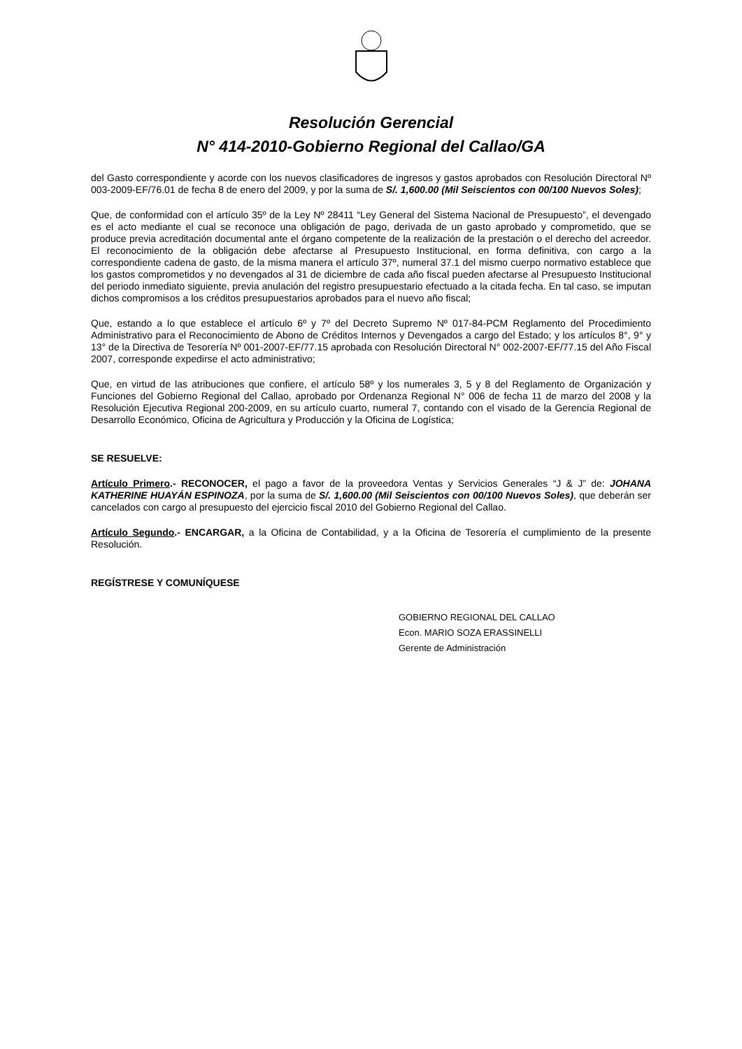Resolución Gerencial
N° 414-2010-Gobierno Regional del Callao/GA
del Gasto correspondiente y acorde con los nuevos clasificadores de ingresos y gastos aprobados con Resolución Directoral Nº 003-2009-EF/76.01 de fecha 8 de enero del 2009, y por la suma de S/. 1,600.00 (Mil Seiscientos con 00/100 Nuevos Soles);
Que, de conformidad con el artículo 35º de la Ley Nº 28411 “Ley General del Sistema Nacional de Presupuesto”, el devengado es el acto mediante el cual se reconoce una obligación de pago, derivada de un gasto aprobado y comprometido, que se produce previa acreditación documental ante el órgano competente de la realización de la prestación o el derecho del acreedor. El reconocimiento de la obligación debe afectarse al Presupuesto Institucional, en forma definitiva, con cargo a la correspondiente cadena de gasto, de la misma manera el artículo 37º, numeral 37.1 del mismo cuerpo normativo establece que los gastos comprometidos y no devengados al 31 de diciembre de cada año fiscal pueden afectarse al Presupuesto Institucional del periodo inmediato siguiente, previa anulación del registro presupuestario efectuado a la citada fecha. En tal caso, se imputan dichos compromisos a los créditos presupuestarios aprobados para el nuevo año fiscal;
Que, estando a lo que establece el artículo 6º y 7º del Decreto Supremo Nº 017-84-PCM Reglamento del Procedimiento Administrativo para el Reconocimiento de Abono de Créditos Internos y Devengados a cargo del Estado; y los artículos 8°, 9° y 13° de la Directiva de Tesorería Nº 001-2007-EF/77.15 aprobada con Resolución Directoral N° 002-2007-EF/77.15 del Año Fiscal 2007, corresponde expedirse el acto administrativo;
Que, en virtud de las atribuciones que confiere, el artículo 58º y los numerales 3, 5 y 8 del Reglamento de Organización y Funciones del Gobierno Regional del Callao, aprobado por Ordenanza Regional N° 006 de fecha 11 de marzo del 2008 y la Resolución Ejecutiva Regional 200-2009, en su artículo cuarto, numeral 7, contando con el visado de la Gerencia Regional de Desarrollo Económico, Oficina de Agricultura y Producción y la Oficina de Logística;
SE RESUELVE:
Artículo Primero.- RECONOCER, el pago a favor de la proveedora Ventas y Servicios Generales “J & J” de: JOHANA KATHERINE HUAYÁN ESPINOZA, por la suma de S/. 1,600.00 (Mil Seiscientos con 00/100 Nuevos Soles), que deberán ser cancelados con cargo al presupuesto del ejercicio fiscal 2010 del Gobierno Regional del Callao.
Artículo Segundo.- ENCARGAR, a la Oficina de Contabilidad, y a la Oficina de Tesorería el cumplimiento de la presente Resolución.
REGÍSTRESE Y COMUNÍQUESE
GOBIERNO REGIONAL DEL CALLAO
Econ. MARIO SOZA ERASSINELLI
Gerente de Administración